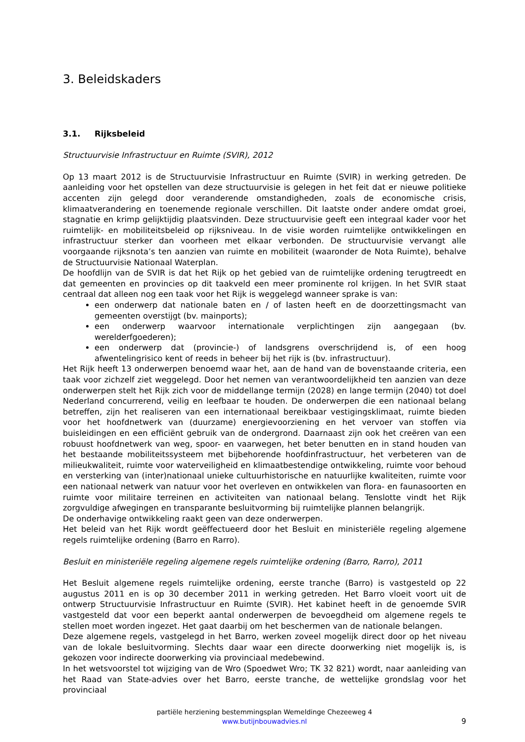3. Beleidskaders
3.1. Rijksbeleid
Structuurvisie Infrastructuur en Ruimte (SVIR), 2012
Op 13 maart 2012 is de Structuurvisie Infrastructuur en Ruimte (SVIR) in werking getreden. De aanleiding voor het opstellen van deze structuurvisie is gelegen in het feit dat er nieuwe politieke accenten zijn gelegd door veranderende omstandigheden, zoals de economische crisis, klimaatverandering en toenemende regionale verschillen. Dit laatste onder andere omdat groei, stagnatie en krimp gelijktijdig plaatsvinden. Deze structuurvisie geeft een integraal kader voor het ruimtelijk- en mobiliteitsbeleid op rijksniveau. In de visie worden ruimtelijke ontwikkelingen en infrastructuur sterker dan voorheen met elkaar verbonden. De structuurvisie vervangt alle voorgaande rijksnota’s ten aanzien van ruimte en mobiliteit (waaronder de Nota Ruimte), behalve de Structuurvisie Nationaal Waterplan.
De hoofdlijn van de SVIR is dat het Rijk op het gebied van de ruimtelijke ordening terugtreedt en dat gemeenten en provincies op dit taakveld een meer prominente rol krijgen. In het SVIR staat centraal dat alleen nog een taak voor het Rijk is weggelegd wanneer sprake is van:
een onderwerp dat nationale baten en / of lasten heeft en de doorzettingsmacht van gemeenten overstijgt (bv. mainports);
een onderwerp waarvoor internationale verplichtingen zijn aangegaan (bv. werelderfgoederen);
een onderwerp dat (provincie-) of landsgrens overschrijdend is, of een hoog afwentelingrisico kent of reeds in beheer bij het rijk is (bv. infrastructuur).
Het Rijk heeft 13 onderwerpen benoemd waar het, aan de hand van de bovenstaande criteria, een taak voor zichzelf ziet weggelegd. Door het nemen van verantwoordelijkheid ten aanzien van deze onderwerpen stelt het Rijk zich voor de middellange termijn (2028) en lange termijn (2040) tot doel Nederland concurrerend, veilig en leefbaar te houden. De onderwerpen die een nationaal belang betreffen, zijn het realiseren van een internationaal bereikbaar vestigingsklimaat, ruimte bieden voor het hoofdnetwerk van (duurzame) energievoorziening en het vervoer van stoffen via buisleidingen en een efficiënt gebruik van de ondergrond. Daarnaast zijn ook het creëren van een robuust hoofdnetwerk van weg, spoor- en vaarwegen, het beter benutten en in stand houden van het bestaande mobiliteitssysteem met bijbehorende hoofdinfrastructuur, het verbeteren van de milieukwaliteit, ruimte voor waterveiligheid en klimaatbestendige ontwikkeling, ruimte voor behoud en versterking van (inter)nationaal unieke cultuurhistorische en natuurlijke kwaliteiten, ruimte voor een nationaal netwerk van natuur voor het overleven en ontwikkelen van flora- en faunasoorten en ruimte voor militaire terreinen en activiteiten van nationaal belang. Tenslotte vindt het Rijk zorgvuldige afwegingen en transparante besluitvorming bij ruimtelijke plannen belangrijk.
De onderhavige ontwikkeling raakt geen van deze onderwerpen.
Het beleid van het Rijk wordt geëffectueerd door het Besluit en ministeriële regeling algemene regels ruimtelijke ordening (Barro en Rarro).
Besluit en ministeriële regeling algemene regels ruimtelijke ordening (Barro, Rarro), 2011
Het Besluit algemene regels ruimtelijke ordening, eerste tranche (Barro) is vastgesteld op 22 augustus 2011 en is op 30 december 2011 in werking getreden. Het Barro vloeit voort uit de ontwerp Structuurvisie Infrastructuur en Ruimte (SVIR). Het kabinet heeft in de genoemde SVIR vastgesteld dat voor een beperkt aantal onderwerpen de bevoegdheid om algemene regels te stellen moet worden ingezet. Het gaat daarbij om het beschermen van de nationale belangen.
Deze algemene regels, vastgelegd in het Barro, werken zoveel mogelijk direct door op het niveau van de lokale besluitvorming. Slechts daar waar een directe doorwerking niet mogelijk is, is gekozen voor indirecte doorwerking via provinciaal medebewind.
In het wetsvoorstel tot wijziging van de Wro (Spoedwet Wro; TK 32 821) wordt, naar aanleiding van het Raad van State-advies over het Barro, eerste tranche, de wettelijke grondslag voor het provinciaal
partiële herziening bestemmingsplan Wemeldinge Chezeeweg 4
www.butijnbouwadvies.nl
9